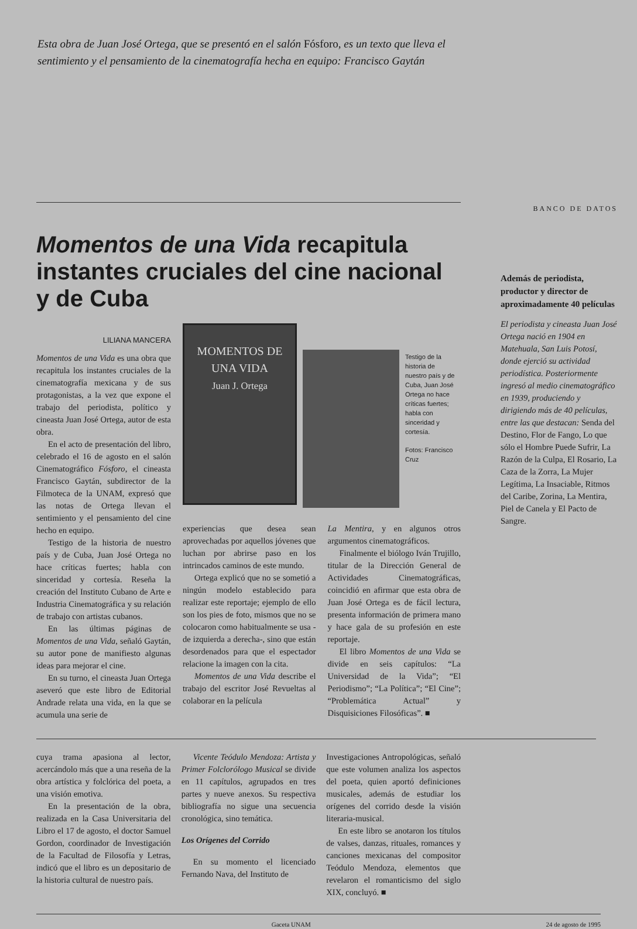Esta obra de Juan José Ortega, que se presentó en el salón Fósforo, es un texto que lleva el sentimiento y el pensamiento de la cinematografía hecha en equipo: Francisco Gaytán
Momentos de una Vida recapitula instantes cruciales del cine nacional y de Cuba
LILIANA MANCERA
Momentos de una Vida es una obra que recapitula los instantes cruciales de la cinematografía mexicana y de sus protagonistas, a la vez que expone el trabajo del periodista, político y cineasta Juan José Ortega, autor de esta obra.
En el acto de presentación del libro, celebrado el 16 de agosto en el salón Cinematográfico Fósforo, el cineasta Francisco Gaytán, subdirector de la Filmoteca de la UNAM, expresó que las notas de Ortega llevan el sentimiento y el pensamiento del cine hecho en equipo.
Testigo de la historia de nuestro país y de Cuba, Juan José Ortega no hace críticas fuertes; habla con sinceridad y cortesía. Reseña la creación del Instituto Cubano de Arte e Industria Cinematográfica y su relación de trabajo con artistas cubanos.
En las últimas páginas de Momentos de una Vida, señaló Gaytán, su autor pone de manifiesto algunas ideas para mejorar el cine.
En su turno, el cineasta Juan Ortega aseveró que este libro de Editorial Andrade relata una vida, en la que se acumula una serie de
MOMENTOS DE UNA VIDA
Juan J. Ortega
Testigo de la historia de nuestro país y de Cuba, Juan José Ortega no hace críticas fuertes; habla con sinceridad y cortesía.
Fotos: Francisco Cruz
experiencias que desea sean aprovechadas por aquellos jóvenes que luchan por abrirse paso en los intrincados caminos de este mundo.
Ortega explicó que no se sometió a ningún modelo establecido para realizar este reportaje; ejemplo de ello son los pies de foto, mismos que no se colocaron como habitualmente se usa -de izquierda a derecha-, sino que están desordenados para que el espectador relacione la imagen con la cita.
Momentos de una Vida describe el trabajo del escritor José Revueltas al colaborar en la película
La Mentira, y en algunos otros argumentos cinematográficos.
Finalmente el biólogo Iván Trujillo, titular de la Dirección General de Actividades Cinematográficas, coincidió en afirmar que esta obra de Juan José Ortega es de fácil lectura, presenta información de primera mano y hace gala de su profesión en este reportaje.
El libro Momentos de una Vida se divide en seis capítulos: “La Universidad de la Vida”; “El Periodismo”; “La Política”; “El Cine”; “Problemática Actual” y Disquisiciones Filosóficas”. ■
BANCO DE DATOS
Además de periodista, productor y director de aproximadamente 40 películas
El periodista y cineasta Juan José Ortega nació en 1904 en Matehuala, San Luis Potosí, donde ejerció su actividad periodística. Posteriormente ingresó al medio cinematográfico en 1939, produciendo y dirigiendo más de 40 películas, entre las que destacan: Senda del Destino, Flor de Fango, Lo que sólo el Hombre Puede Sufrir, La Razón de la Culpa, El Rosario, La Caza de la Zorra, La Mujer Legítima, La Insaciable, Ritmos del Caribe, Zorina, La Mentira, Piel de Canela y El Pacto de Sangre.
cuya trama apasiona al lector, acercándolo más que a una reseña de la obra artística y folclórica del poeta, a una visión emotiva.
En la presentación de la obra, realizada en la Casa Universitaria del Libro el 17 de agosto, el doctor Samuel Gordon, coordinador de Investigación de la Facultad de Filosofía y Letras, indicó que el libro es un depositario de la historia cultural de nuestro país.
Vicente Teódulo Mendoza: Artista y Primer Folclorólogo Musical se divide en 11 capítulos, agrupados en tres partes y nueve anexos. Su respectiva bibliografía no sigue una secuencia cronológica, sino temática.
Los Orígenes del Corrido
En su momento el licenciado Fernando Nava, del Instituto de
Investigaciones Antropológicas, señaló que este volumen analiza los aspectos del poeta, quien aportó definiciones musicales, además de estudiar los orígenes del corrido desde la visión literaria-musical.
En este libro se anotaron los títulos de valses, danzas, rituales, romances y canciones mexicanas del compositor Teódulo Mendoza, elementos que revelaron el romanticismo del siglo XIX, concluyó. ■
Gaceta UNAM 24 de agosto de 1995